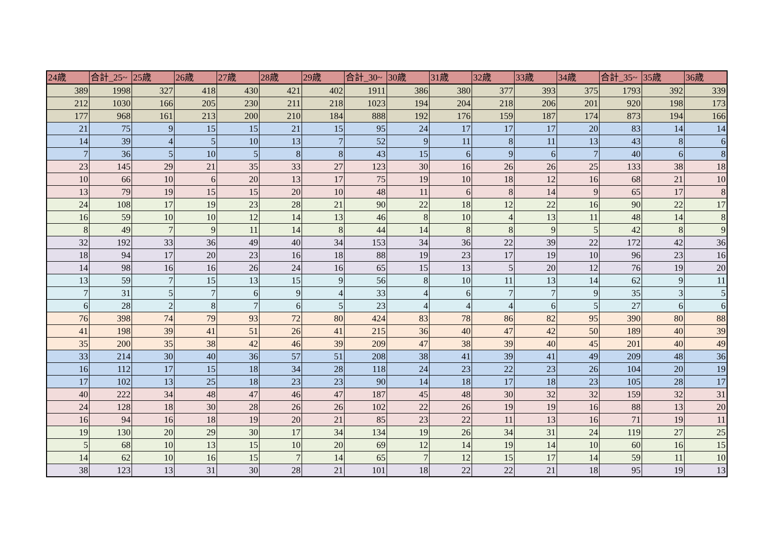| 24歳 | 合計_25~ | 25歳 | 26歳 | 27歳 | 28歳 | 29歳 | 合計_30~ | 30歳 | 31歳 | 32歳 | 33歳 | 34歳 | 合計_35~ | 35歳 | 36歳 |
| --- | --- | --- | --- | --- | --- | --- | --- | --- | --- | --- | --- | --- | --- | --- | --- |
| 389 | 1998 | 327 | 418 | 430 | 421 | 402 | 1911 | 386 | 380 | 377 | 393 | 375 | 1793 | 392 | 339 |
| 212 | 1030 | 166 | 205 | 230 | 211 | 218 | 1023 | 194 | 204 | 218 | 206 | 201 | 920 | 198 | 173 |
| 177 | 968 | 161 | 213 | 200 | 210 | 184 | 888 | 192 | 176 | 159 | 187 | 174 | 873 | 194 | 166 |
| 21 | 75 | 9 | 15 | 15 | 21 | 15 | 95 | 24 | 17 | 17 | 17 | 20 | 83 | 14 | 14 |
| 14 | 39 | 4 | 5 | 10 | 13 | 7 | 52 | 9 | 11 | 8 | 11 | 13 | 43 | 8 | 6 |
| 7 | 36 | 5 | 10 | 5 | 8 | 8 | 43 | 15 | 6 | 9 | 6 | 7 | 40 | 6 | 8 |
| 23 | 145 | 29 | 21 | 35 | 33 | 27 | 123 | 30 | 16 | 26 | 26 | 25 | 133 | 38 | 18 |
| 10 | 66 | 10 | 6 | 20 | 13 | 17 | 75 | 19 | 10 | 18 | 12 | 16 | 68 | 21 | 10 |
| 13 | 79 | 19 | 15 | 15 | 20 | 10 | 48 | 11 | 6 | 8 | 14 | 9 | 65 | 17 | 8 |
| 24 | 108 | 17 | 19 | 23 | 28 | 21 | 90 | 22 | 18 | 12 | 22 | 16 | 90 | 22 | 17 |
| 16 | 59 | 10 | 10 | 12 | 14 | 13 | 46 | 8 | 10 | 4 | 13 | 11 | 48 | 14 | 8 |
| 8 | 49 | 7 | 9 | 11 | 14 | 8 | 44 | 14 | 8 | 8 | 9 | 5 | 42 | 8 | 9 |
| 32 | 192 | 33 | 36 | 49 | 40 | 34 | 153 | 34 | 36 | 22 | 39 | 22 | 172 | 42 | 36 |
| 18 | 94 | 17 | 20 | 23 | 16 | 18 | 88 | 19 | 23 | 17 | 19 | 10 | 96 | 23 | 16 |
| 14 | 98 | 16 | 16 | 26 | 24 | 16 | 65 | 15 | 13 | 5 | 20 | 12 | 76 | 19 | 20 |
| 13 | 59 | 7 | 15 | 13 | 15 | 9 | 56 | 8 | 10 | 11 | 13 | 14 | 62 | 9 | 11 |
| 7 | 31 | 5 | 7 | 6 | 9 | 4 | 33 | 4 | 6 | 7 | 7 | 9 | 35 | 3 | 5 |
| 6 | 28 | 2 | 8 | 7 | 6 | 5 | 23 | 4 | 4 | 4 | 6 | 5 | 27 | 6 | 6 |
| 76 | 398 | 74 | 79 | 93 | 72 | 80 | 424 | 83 | 78 | 86 | 82 | 95 | 390 | 80 | 88 |
| 41 | 198 | 39 | 41 | 51 | 26 | 41 | 215 | 36 | 40 | 47 | 42 | 50 | 189 | 40 | 39 |
| 35 | 200 | 35 | 38 | 42 | 46 | 39 | 209 | 47 | 38 | 39 | 40 | 45 | 201 | 40 | 49 |
| 33 | 214 | 30 | 40 | 36 | 57 | 51 | 208 | 38 | 41 | 39 | 41 | 49 | 209 | 48 | 36 |
| 16 | 112 | 17 | 15 | 18 | 34 | 28 | 118 | 24 | 23 | 22 | 23 | 26 | 104 | 20 | 19 |
| 17 | 102 | 13 | 25 | 18 | 23 | 23 | 90 | 14 | 18 | 17 | 18 | 23 | 105 | 28 | 17 |
| 40 | 222 | 34 | 48 | 47 | 46 | 47 | 187 | 45 | 48 | 30 | 32 | 32 | 159 | 32 | 31 |
| 24 | 128 | 18 | 30 | 28 | 26 | 26 | 102 | 22 | 26 | 19 | 19 | 16 | 88 | 13 | 20 |
| 16 | 94 | 16 | 18 | 19 | 20 | 21 | 85 | 23 | 22 | 11 | 13 | 16 | 71 | 19 | 11 |
| 19 | 130 | 20 | 29 | 30 | 17 | 34 | 134 | 19 | 26 | 34 | 31 | 24 | 119 | 27 | 25 |
| 5 | 68 | 10 | 13 | 15 | 10 | 20 | 69 | 12 | 14 | 19 | 14 | 10 | 60 | 16 | 15 |
| 14 | 62 | 10 | 16 | 15 | 7 | 14 | 65 | 7 | 12 | 15 | 17 | 14 | 59 | 11 | 10 |
| 38 | 123 | 13 | 31 | 30 | 28 | 21 | 101 | 18 | 22 | 22 | 21 | 18 | 95 | 19 | 13 |